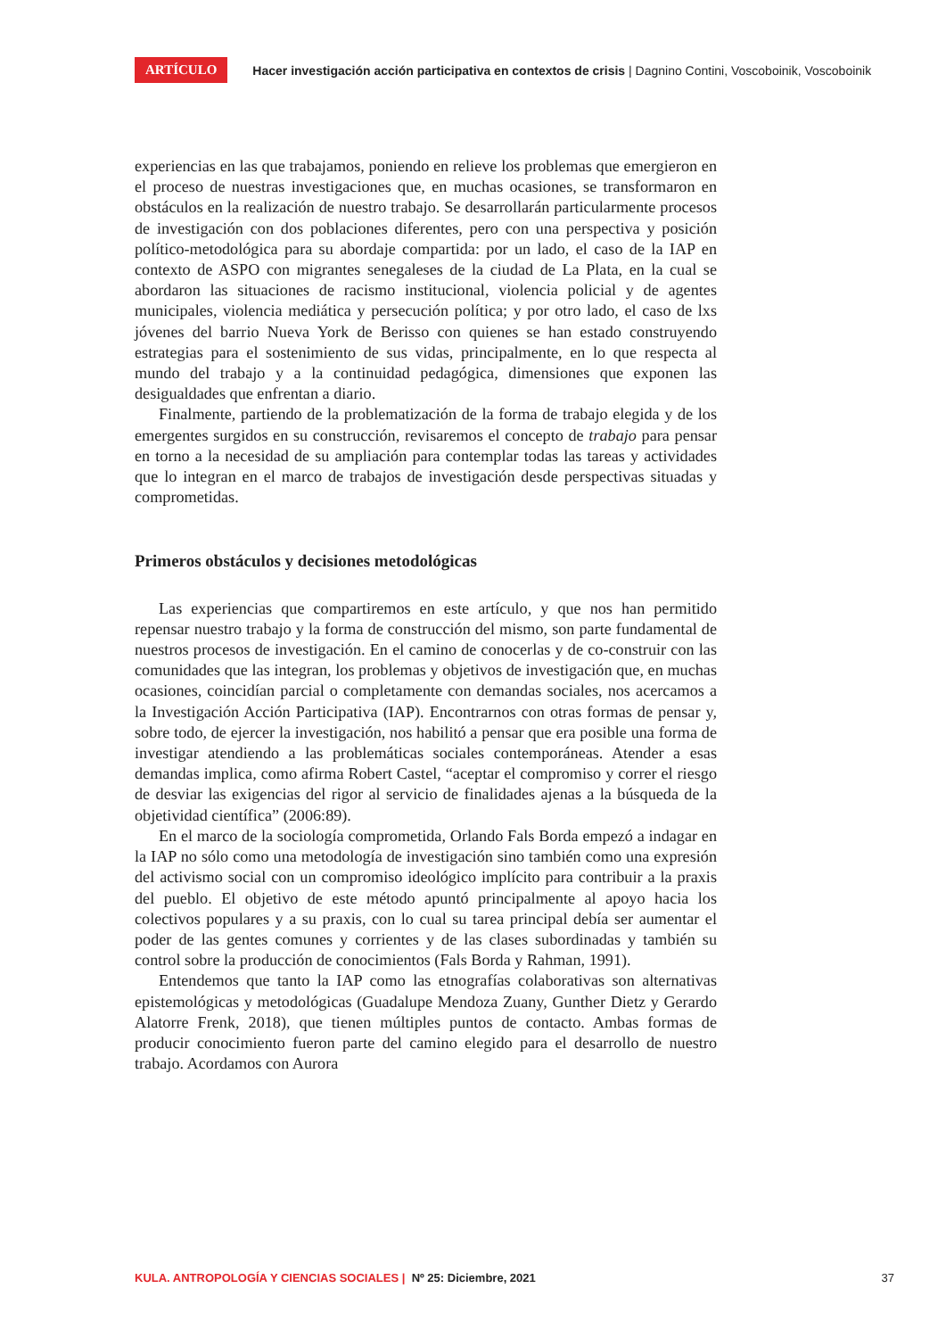ARTÍCULO Hacer investigación acción participativa en contextos de crisis | Dagnino Contini, Voscoboinik, Voscoboinik
experiencias en las que trabajamos, poniendo en relieve los problemas que emergieron en el proceso de nuestras investigaciones que, en muchas ocasiones, se transformaron en obstáculos en la realización de nuestro trabajo. Se desarrollarán particularmente procesos de investigación con dos poblaciones diferentes, pero con una perspectiva y posición político-metodológica para su abordaje compartida: por un lado, el caso de la IAP en contexto de ASPO con migrantes senegaleses de la ciudad de La Plata, en la cual se abordaron las situaciones de racismo institucional, violencia policial y de agentes municipales, violencia mediática y persecución política; y por otro lado, el caso de lxs jóvenes del barrio Nueva York de Berisso con quienes se han estado construyendo estrategias para el sostenimiento de sus vidas, principalmente, en lo que respecta al mundo del trabajo y a la continuidad pedagógica, dimensiones que exponen las desigualdades que enfrentan a diario.
Finalmente, partiendo de la problematización de la forma de trabajo elegida y de los emergentes surgidos en su construcción, revisaremos el concepto de trabajo para pensar en torno a la necesidad de su ampliación para contemplar todas las tareas y actividades que lo integran en el marco de trabajos de investigación desde perspectivas situadas y comprometidas.
Primeros obstáculos y decisiones metodológicas
Las experiencias que compartiremos en este artículo, y que nos han permitido repensar nuestro trabajo y la forma de construcción del mismo, son parte fundamental de nuestros procesos de investigación. En el camino de conocerlas y de co-construir con las comunidades que las integran, los problemas y objetivos de investigación que, en muchas ocasiones, coincidían parcial o completamente con demandas sociales, nos acercamos a la Investigación Acción Participativa (IAP). Encontrarnos con otras formas de pensar y, sobre todo, de ejercer la investigación, nos habilitó a pensar que era posible una forma de investigar atendiendo a las problemáticas sociales contemporáneas. Atender a esas demandas implica, como afirma Robert Castel, “aceptar el compromiso y correr el riesgo de desviar las exigencias del rigor al servicio de finalidades ajenas a la búsqueda de la objetividad científica” (2006:89).
En el marco de la sociología comprometida, Orlando Fals Borda empezó a indagar en la IAP no sólo como una metodología de investigación sino también como una expresión del activismo social con un compromiso ideológico implícito para contribuir a la praxis del pueblo. El objetivo de este método apuntó principalmente al apoyo hacia los colectivos populares y a su praxis, con lo cual su tarea principal debía ser aumentar el poder de las gentes comunes y corrientes y de las clases subordinadas y también su control sobre la producción de conocimientos (Fals Borda y Rahman, 1991).
Entendemos que tanto la IAP como las etnografías colaborativas son alternativas epistemológicas y metodológicas (Guadalupe Mendoza Zuany, Gunther Dietz y Gerardo Alatorre Frenk, 2018), que tienen múltiples puntos de contacto. Ambas formas de producir conocimiento fueron parte del camino elegido para el desarrollo de nuestro trabajo. Acordamos con Aurora
KULA. ANTROPOLOGÍA Y CIENCIAS SOCIALES | Nº 25: Diciembre, 2021 37